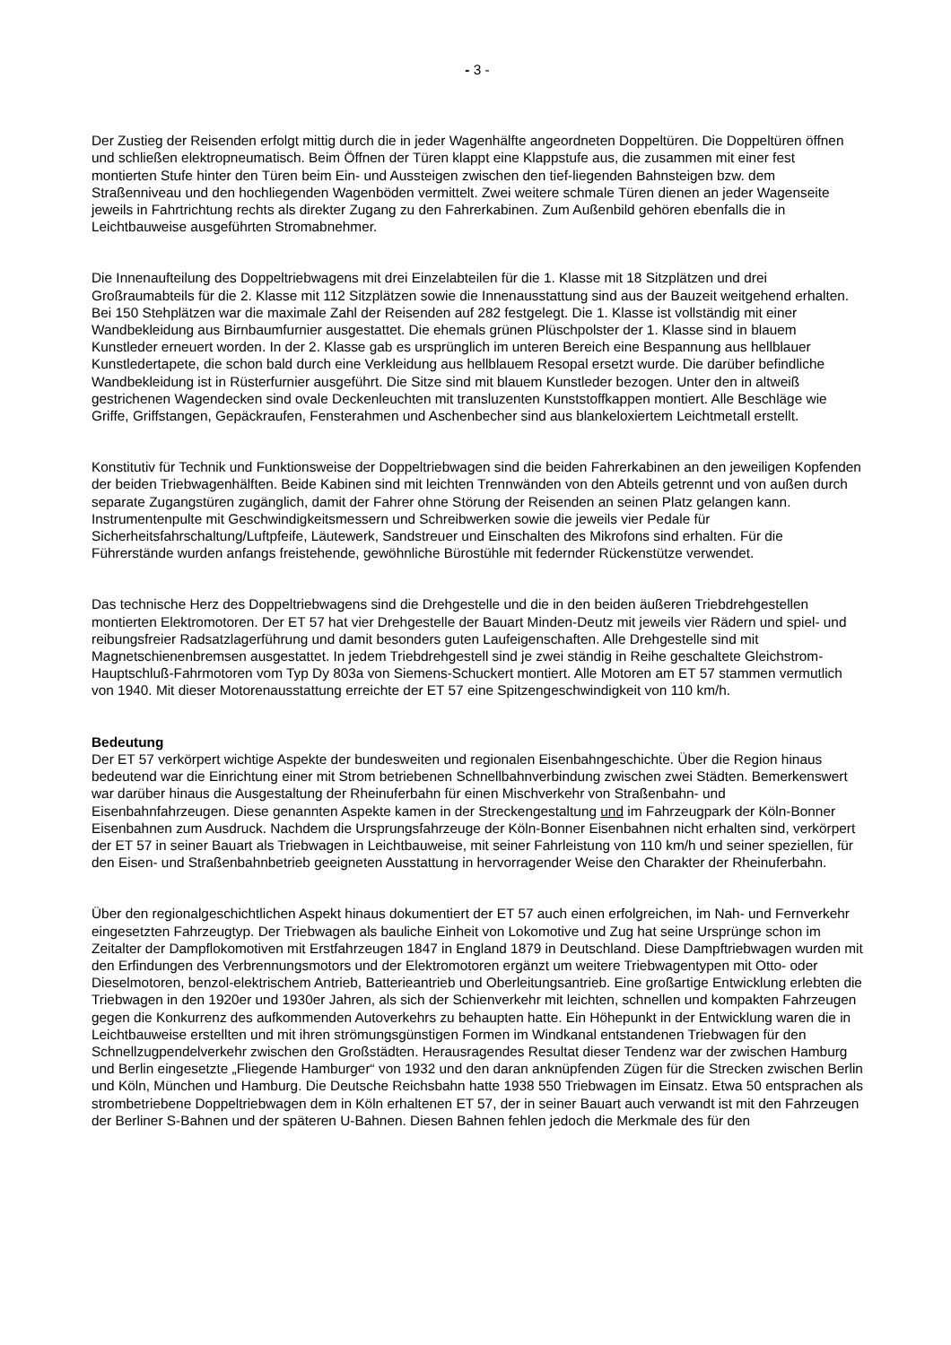- 3 -
Der Zustieg der Reisenden erfolgt mittig durch die in jeder Wagenhälfte angeordneten Doppeltüren. Die Doppeltüren öffnen und schließen elektropneumatisch. Beim Öffnen der Türen klappt eine Klappstufe aus, die zusammen mit einer fest montierten Stufe hinter den Türen beim Ein- und Aussteigen zwischen den tief-liegenden Bahnsteigen bzw. dem Straßenniveau und den hochliegenden Wagenböden vermittelt. Zwei weitere schmale Türen dienen an jeder Wagenseite jeweils in Fahrtrichtung rechts als direkter Zugang zu den Fahrerkabinen. Zum Außenbild gehören ebenfalls die in Leichtbauweise ausgeführten Stromabnehmer.
Die Innenaufteilung des Doppeltriebwagens mit drei Einzelabteilen für die 1. Klasse mit 18 Sitzplätzen und drei Großraumabteils für die 2. Klasse mit 112 Sitzplätzen sowie die Innenausstattung sind aus der Bauzeit weitgehend erhalten. Bei 150 Stehplätzen war die maximale Zahl der Reisenden auf 282 festgelegt. Die 1. Klasse ist vollständig mit einer Wandbekleidung aus Birnbaumfurnier ausgestattet. Die ehemals grünen Plüschpolster der 1. Klasse sind in blauem Kunstleder erneuert worden. In der 2. Klasse gab es ursprünglich im unteren Bereich eine Bespannung aus hellblauer Kunstledertapete, die schon bald durch eine Verkleidung aus hellblauem Resopal ersetzt wurde. Die darüber befindliche Wandbekleidung ist in Rüsterfurnier ausgeführt. Die Sitze sind mit blauem Kunstleder bezogen. Unter den in altweiß gestrichenen Wagendecken sind ovale Deckenleuchten mit transluzenten Kunststoffkappen montiert. Alle Beschläge wie Griffe, Griffstangen, Gepäckraufen, Fensterahmen und Aschenbecher sind aus blankeloxiertem Leichtmetall erstellt.
Konstitutiv für Technik und Funktionsweise der Doppeltriebwagen sind die beiden Fahrerkabinen an den jeweiligen Kopfenden der beiden Triebwagenhälften. Beide Kabinen sind mit leichten Trennwänden von den Abteils getrennt und von außen durch separate Zugangstüren zugänglich, damit der Fahrer ohne Störung der Reisenden an seinen Platz gelangen kann. Instrumentenpulte mit Geschwindigkeitsmessern und Schreibwerken sowie die jeweils vier Pedale für Sicherheitsfahrschaltung/Luftpfeife, Läutewerk, Sandstreuer und Einschalten des Mikrofons sind erhalten. Für die Führerstände wurden anfangs freistehende, gewöhnliche Bürostühle mit federnder Rückenstütze verwendet.
Das technische Herz des Doppeltriebwagens sind die Drehgestelle und die in den beiden äußeren Triebdrehgestellen montierten Elektromotoren. Der ET 57 hat vier Drehgestelle der Bauart Minden-Deutz mit jeweils vier Rädern und spiel- und reibungsfreier Radsatzlagerführung und damit besonders guten Laufeigenschaften. Alle Drehgestelle sind mit Magnetschienenbremsen ausgestattet. In jedem Triebdrehgestell sind je zwei ständig in Reihe geschaltete Gleichstrom-Hauptschluß-Fahrmotoren vom Typ Dy 803a von Siemens-Schuckert montiert. Alle Motoren am ET 57 stammen vermutlich von 1940. Mit dieser Motorenausstattung erreichte der ET 57 eine Spitzengeschwindigkeit von 110 km/h.
Bedeutung
Der ET 57 verkörpert wichtige Aspekte der bundesweiten und regionalen Eisenbahngeschichte. Über die Region hinaus bedeutend war die Einrichtung einer mit Strom betriebenen Schnellbahnverbindung zwischen zwei Städten. Bemerkenswert war darüber hinaus die Ausgestaltung der Rheinuferbahn für einen Mischverkehr von Straßenbahn- und Eisenbahnfahrzeugen. Diese genannten Aspekte kamen in der Streckengestaltung und im Fahrzeugpark der Köln-Bonner Eisenbahnen zum Ausdruck. Nachdem die Ursprungsfahrzeuge der Köln-Bonner Eisenbahnen nicht erhalten sind, verkörpert der ET 57 in seiner Bauart als Triebwagen in Leichtbauweise, mit seiner Fahrleistung von 110 km/h und seiner speziellen, für den Eisen- und Straßenbahnbetrieb geeigneten Ausstattung in hervorragender Weise den Charakter der Rheinuferbahn.
Über den regionalgeschichtlichen Aspekt hinaus dokumentiert der ET 57 auch einen erfolgreichen, im Nah- und Fernverkehr eingesetzten Fahrzeugtyp. Der Triebwagen als bauliche Einheit von Lokomotive und Zug hat seine Ursprünge schon im Zeitalter der Dampflokomotiven mit Erstfahrzeugen 1847 in England 1879 in Deutschland. Diese Dampftriebwagen wurden mit den Erfindungen des Verbrennungsmotors und der Elektromotoren ergänzt um weitere Triebwagentypen mit Otto- oder Dieselmotoren, benzol-elektrischem Antrieb, Batterieantrieb und Oberleitungsantrieb. Eine großartige Entwicklung erlebten die Triebwagen in den 1920er und 1930er Jahren, als sich der Schienverkehr mit leichten, schnellen und kompakten Fahrzeugen gegen die Konkurrenz des aufkommenden Autoverkehrs zu behaupten hatte. Ein Höhepunkt in der Entwicklung waren die in Leichtbauweise erstellten und mit ihren strömungsgünstigen Formen im Windkanal entstandenen Triebwagen für den Schnellzugpendelverkehr zwischen den Großstädten. Herausragendes Resultat dieser Tendenz war der zwischen Hamburg und Berlin eingesetzte „Fliegende Hamburger“ von 1932 und den daran anknüpfenden Zügen für die Strecken zwischen Berlin und Köln, München und Hamburg. Die Deutsche Reichsbahn hatte 1938 550 Triebwagen im Einsatz. Etwa 50 entsprachen als strombetriebene Doppeltriebwagen dem in Köln erhaltenen ET 57, der in seiner Bauart auch verwandt ist mit den Fahrzeugen der Berliner S-Bahnen und der späteren U-Bahnen. Diesen Bahnen fehlen jedoch die Merkmale des für den